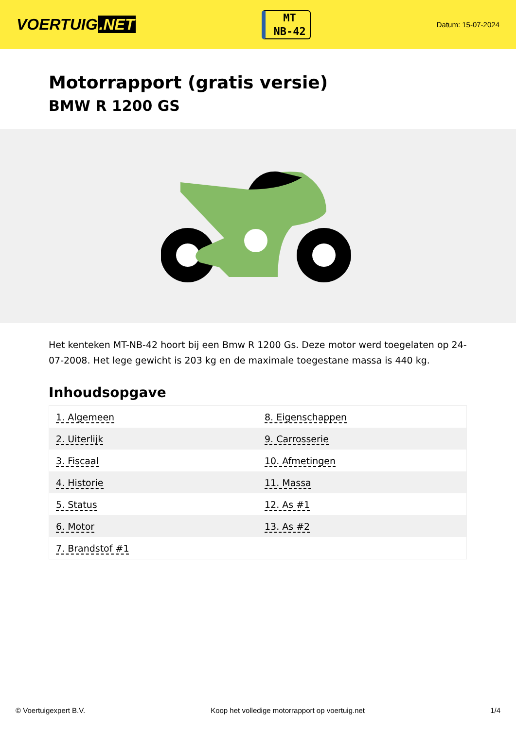VOERTUIG.NET
MT
NB-42
Datum: 15-07-2024
Motorrapport (gratis versie)
BMW R 1200 GS
Het kenteken MT-NB-42 hoort bij een Bmw R 1200 Gs. Deze motor werd toegelaten op 24-07-2008. Het lege gewicht is 203 kg en de maximale toegestane massa is 440 kg.
Inhoudsopgave
| 1. Algemeen | 8. Eigenschappen |
| 2. Uiterlijk | 9. Carrosserie |
| 3. Fiscaal | 10. Afmetingen |
| 4. Historie | 11. Massa |
| 5. Status | 12. As #1 |
| 6. Motor | 13. As #2 |
| 7. Brandstof #1 | |
© Voertuigexpert B.V. Koop het volledige motorrapport op voertuig.net 1/4